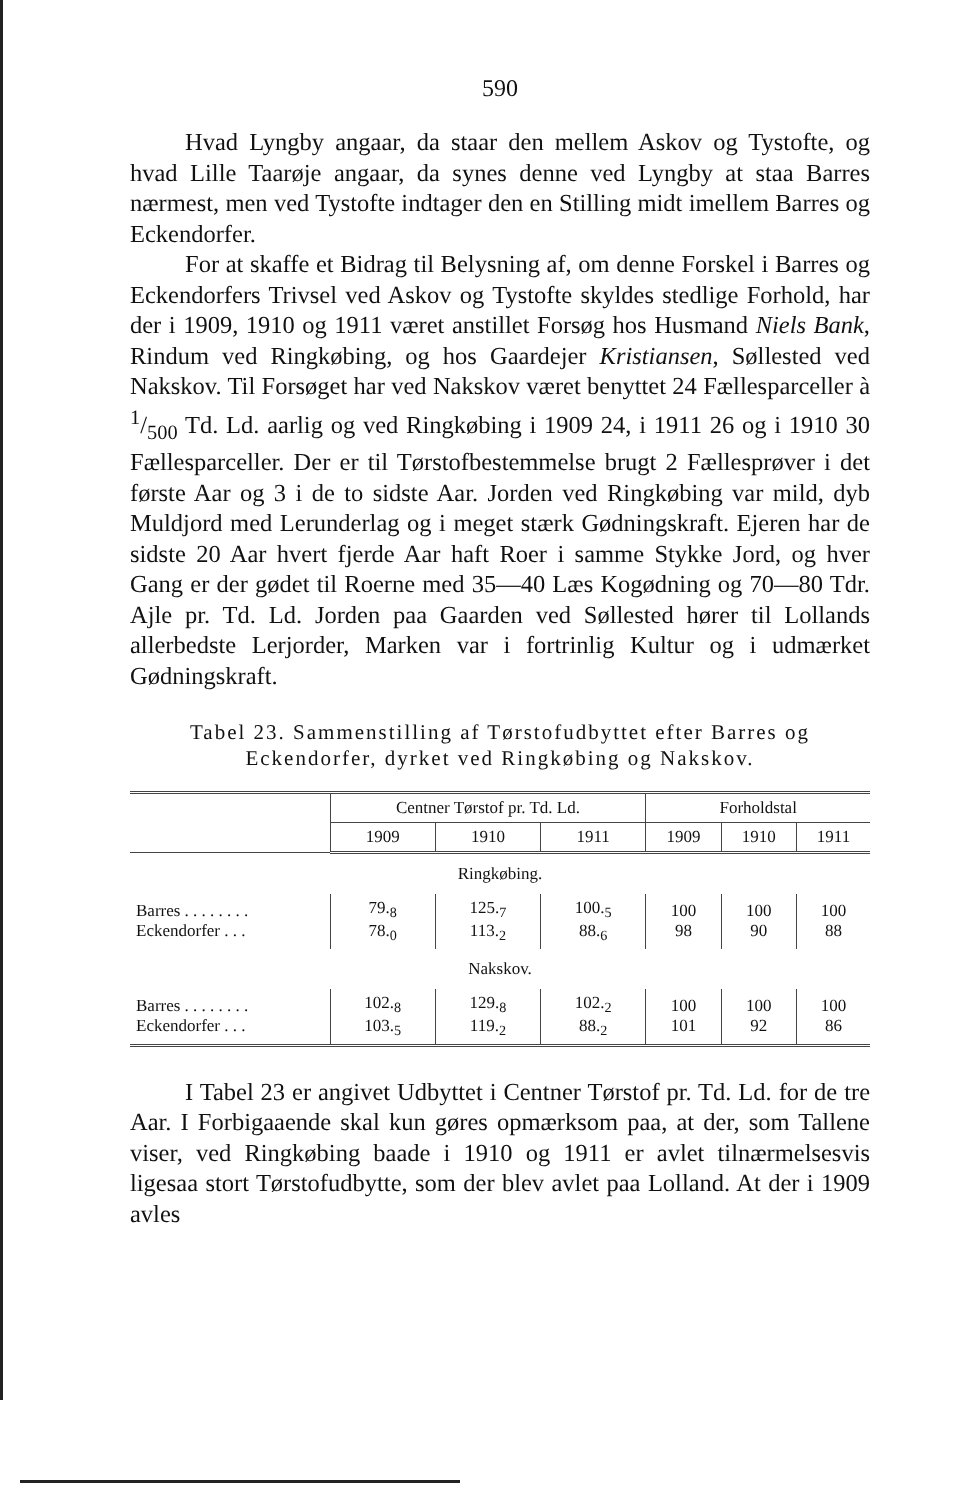590
Hvad Lyngby angaar, da staar den mellem Askov og Tystofte, og hvad Lille Taarøje angaar, da synes denne ved Lyngby at staa Barres nærmest, men ved Tystofte indtager den en Stilling midt imellem Barres og Eckendorfer.
For at skaffe et Bidrag til Belysning af, om denne Forskel i Barres og Eckendorfers Trivsel ved Askov og Tystofte skyldes stedlige Forhold, har der i 1909, 1910 og 1911 været anstillet Forsøg hos Husmand Niels Bank, Rindum ved Ringkøbing, og hos Gaardejer Kristiansen, Søllested ved Nakskov. Til Forsøget har ved Nakskov været benyttet 24 Fællesparceller à 1/500 Td. Ld. aarlig og ved Ringkøbing i 1909 24, i 1911 26 og i 1910 30 Fællesparceller. Der er til Tørstofbestemmelse brugt 2 Fællesprøver i det første Aar og 3 i de to sidste Aar. Jorden ved Ringkøbing var mild, dyb Muldjord med Lerunderlag og i meget stærk Gødningskraft. Ejeren har de sidste 20 Aar hvert fjerde Aar haft Roer i samme Stykke Jord, og hver Gang er der gødet til Roerne med 35—40 Læs Kogødning og 70—80 Tdr. Ajle pr. Td. Ld. Jorden paa Gaarden ved Søllested hører til Lollands allerbedste Lerjorder, Marken var i fortrinlig Kultur og i udmærket Gødningskraft.
Tabel 23. Sammenstilling af Tørstofudbyttet efter Barres og Eckendorfer, dyrket ved Ringkøbing og Nakskov.
| | Centner Tørstof pr. Td. Ld. | | | Forholdstal | | |
| --- | --- | --- | --- | --- | --- | --- |
| | 1909 | 1910 | 1911 | 1909 | 1910 | 1911 |
| Ringkøbing. | | | | | | |
| Barres . . . . . . . . Eckendorfer . . . | 79.<sub>8</sub> 78.<sub>0</sub> | 125.<sub>7</sub> 113.<sub>2</sub> | 100.<sub>5</sub> 88.<sub>6</sub> | 100 98 | 100 90 | 100 88 |
| Nakskov. | | | | | | |
| Barres . . . . . . . . Eckendorfer . . . | 102.<sub>8</sub> 103.<sub>5</sub> | 129.<sub>8</sub> 119.<sub>2</sub> | 102.<sub>2</sub> 88.<sub>2</sub> | 100 101 | 100 92 | 100 86 |
I Tabel 23 er angivet Udbyttet i Centner Tørstof pr. Td. Ld. for de tre Aar. I Forbigaaende skal kun gøres opmærksom paa, at der, som Tallene viser, ved Ringkøbing baade i 1910 og 1911 er avlet tilnærmelsesvis ligesaa stort Tørstofudbytte, som der blev avlet paa Lolland. At der i 1909 avles